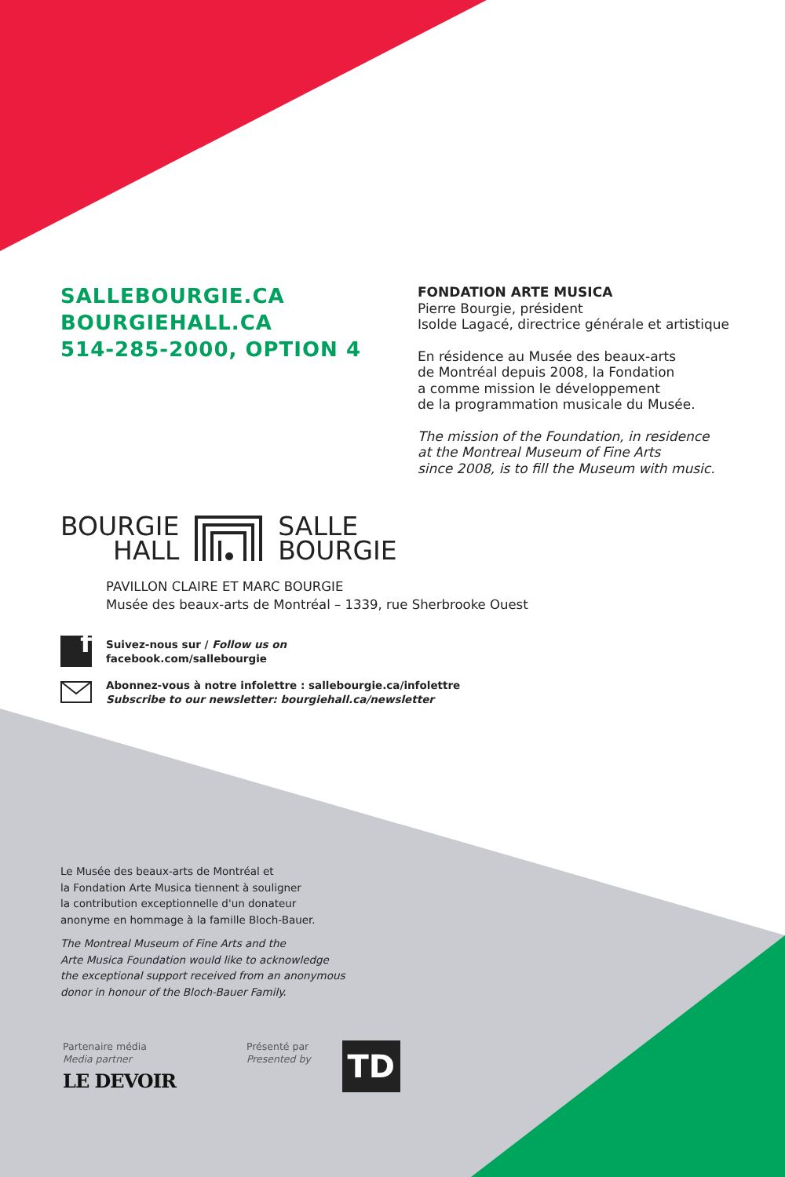SALLEBOURGIE.CA
BOURGIEHALL.CA
514-285-2000, OPTION 4
FONDATION ARTE MUSICA
Pierre Bourgie, président
Isolde Lagacé, directrice générale et artistique
En résidence au Musée des beaux-arts
de Montréal depuis 2008, la Fondation
a comme mission le développement
de la programmation musicale du Musée.
The mission of the Foundation, in residence
at the Montreal Museum of Fine Arts
since 2008, is to fill the Museum with music.
BOURGIE
HALL
SALLE
BOURGIE
PAVILLON CLAIRE ET MARC BOURGIE
Musée des beaux-arts de Montréal – 1339, rue Sherbrooke Ouest
f
Suivez-nous sur / Follow us on
facebook.com/sallebourgie
Abonnez-vous à notre infolettre : sallebourgie.ca/infolettre
Subscribe to our newsletter: bourgiehall.ca/newsletter
Le Musée des beaux-arts de Montréal et
la Fondation Arte Musica tiennent à souligner
la contribution exceptionnelle d'un donateur
anonyme en hommage à la famille Bloch-Bauer.
The Montreal Museum of Fine Arts and the
Arte Musica Foundation would like to acknowledge
the exceptional support received from an anonymous
donor in honour of the Bloch-Bauer Family.
Partenaire média
Media partner
LE DEVOIR
Présenté par
Presented by
TD